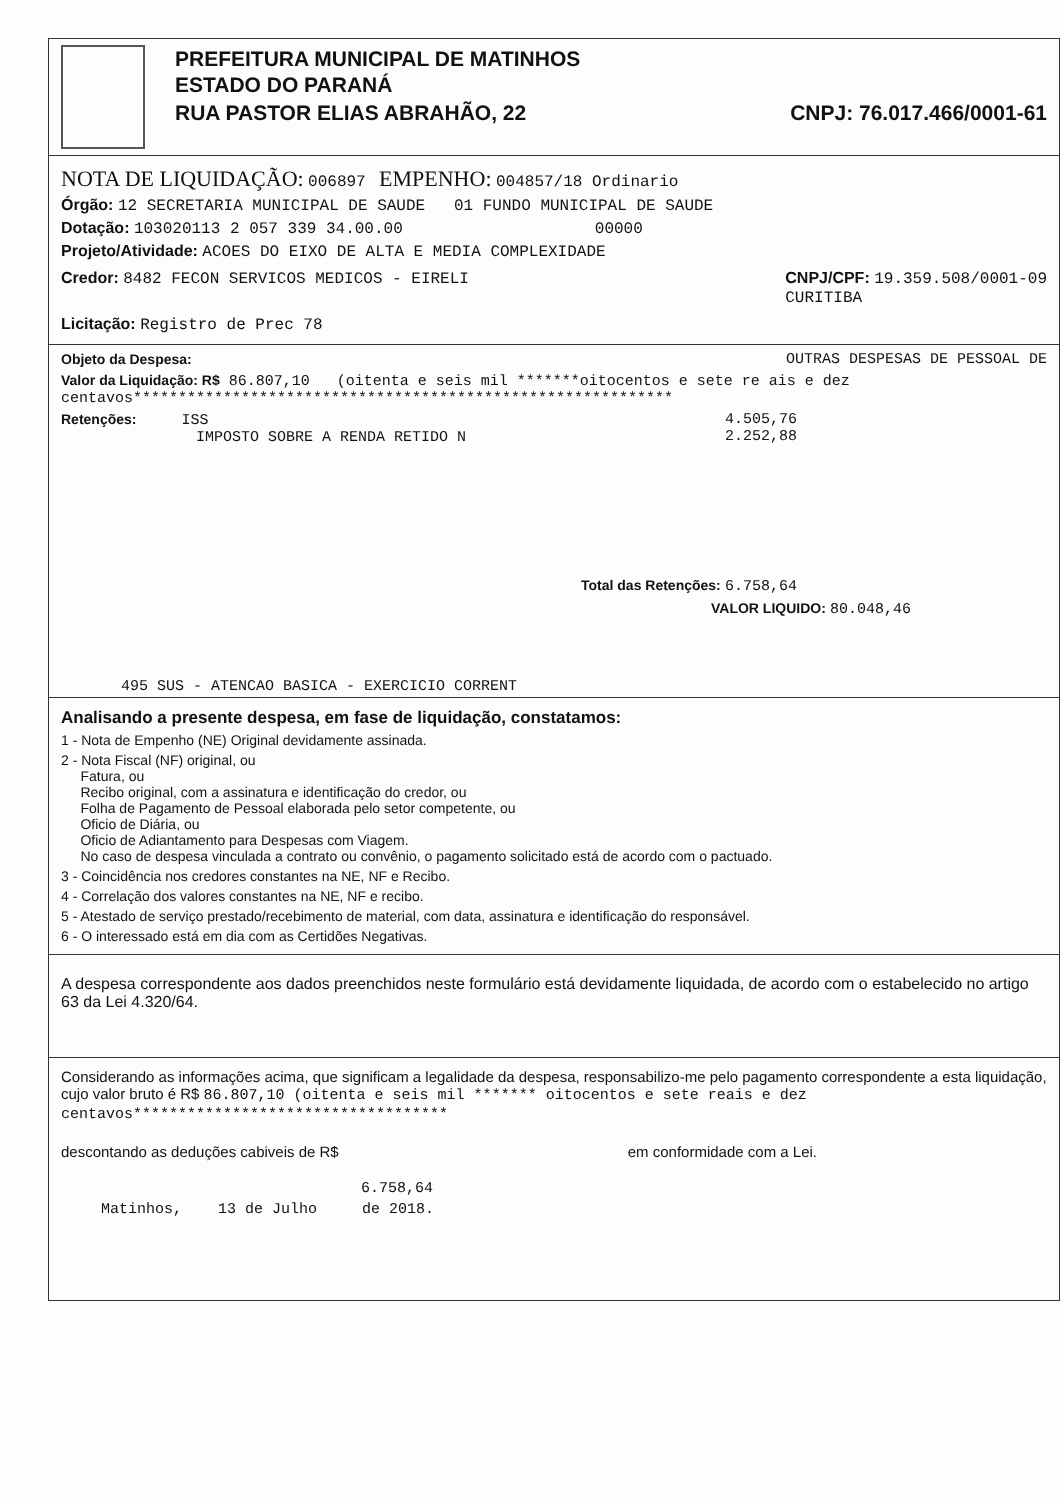PREFEITURA MUNICIPAL DE MATINHOS
ESTADO DO PARANÁ
RUA PASTOR ELIAS ABRAHÃO, 22 CNPJ: 76.017.466/0001-61
NOTA DE LIQUIDAÇÃO: 006897 EMPENHO: 004857/18 Ordinario
Órgão: 12 SECRETARIA MUNICIPAL DE SAUDE 01 FUNDO MUNICIPAL DE SAUDE
Dotação: 103020113 2 057 339 34.00.00 00000
Projeto/Atividade: ACOES DO EIXO DE ALTA E MEDIA COMPLEXIDADE
Credor: 8482 FECON SERVICOS MEDICOS - EIRELI
CNPJ/CPF: 19.359.508/0001-09
CURITIBA
Licitação: Registro de Prec 78
Objeto da Despesa: OUTRAS DESPESAS DE PESSOAL DE
Valor da Liquidação: R$ 86.807,10 (oitenta e seis mil *******oitocentos e sete re ais e dez centavos************************************************************
Retenções: ISS
IMPOSTO SOBRE A RENDA RETIDO N 4.505,76
2.252,88
Total das Retenções: 6.758,64
VALOR LIQUIDO: 80.048,46
495 SUS - ATENCAO BASICA - EXERCICIO CORRENT
Analisando a presente despesa, em fase de liquidação, constatamos:
1 - Nota de Empenho (NE) Original devidamente assinada.
2 - Nota Fiscal (NF) original, ou
Fatura, ou
Recibo original, com a assinatura e identificação do credor, ou
Folha de Pagamento de Pessoal elaborada pelo setor competente, ou
Oficio de Diária, ou
Oficio de Adiantamento para Despesas com Viagem.
No caso de despesa vinculada a contrato ou convênio, o pagamento solicitado está de acordo com o pactuado.
3 - Coincidência nos credores constantes na NE, NF e Recibo.
4 - Correlação dos valores constantes na NE, NF e recibo.
5 - Atestado de serviço prestado/recebimento de material, com data, assinatura e identificação do responsável.
6 - O interessado está em dia com as Certidões Negativas.
A despesa correspondente aos dados preenchidos neste formulário está devidamente liquidada, de acordo com o estabelecido no artigo 63 da Lei 4.320/64.
Considerando as informações acima, que significam a legalidade da despesa, responsabilizo-me pelo pagamento correspondente a esta liquidação, cujo valor bruto é R$ 86.807,10 (oitenta e seis mil ******* oitocentos e sete reais e dez centavos***********************************
descontando as deduções cabiveis de R$ em conformidade com a Lei.
6.758,64
Matinhos, 13 de Julho de 2018.